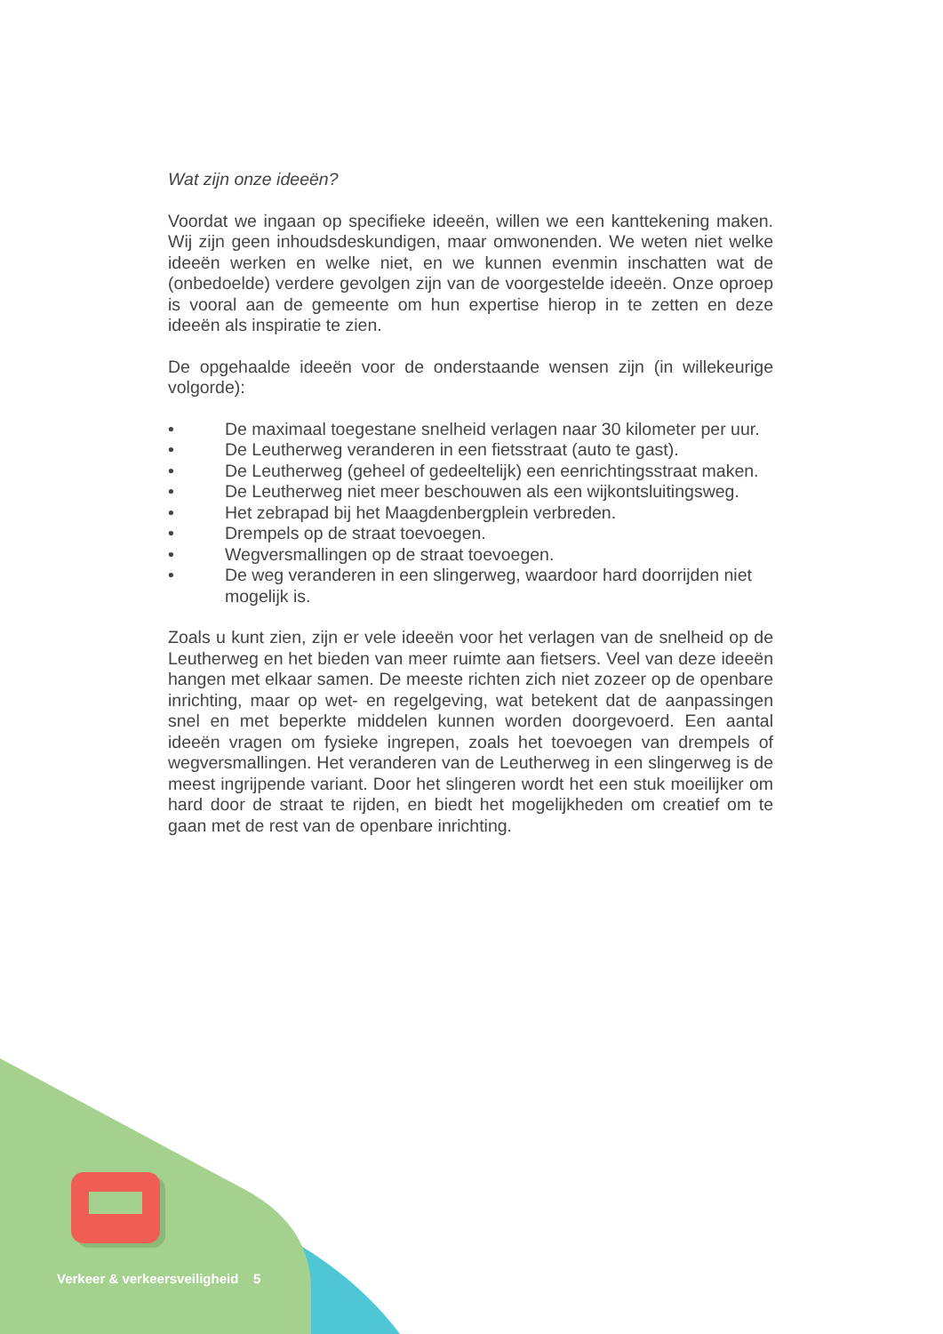Wat zijn onze ideeën?
Voordat we ingaan op specifieke ideeën, willen we een kanttekening maken. Wij zijn geen inhoudsdeskundigen, maar omwonenden. We weten niet welke ideeën werken en welke niet, en we kunnen evenmin inschatten wat de (onbedoelde) verdere gevolgen zijn van de voorgestelde ideeën. Onze oproep is vooral aan de gemeente om hun expertise hierop in te zetten en deze ideeën als inspiratie te zien.
De opgehaalde ideeën voor de onderstaande wensen zijn (in willekeurige volgorde):
• De maximaal toegestane snelheid verlagen naar 30 kilometer per uur.
• De Leutherweg veranderen in een fietsstraat (auto te gast).
• De Leutherweg (geheel of gedeeltelijk) een eenrichtingsstraat maken.
• De Leutherweg niet meer beschouwen als een wijkontsluitingsweg.
• Het zebrapad bij het Maagdenbergplein verbreden.
• Drempels op de straat toevoegen.
• Wegversmallingen op de straat toevoegen.
• De weg veranderen in een slingerweg, waardoor hard doorrijden niet mogelijk is.
Zoals u kunt zien, zijn er vele ideeën voor het verlagen van de snelheid op de Leutherweg en het bieden van meer ruimte aan fietsers. Veel van deze ideeën hangen met elkaar samen. De meeste richten zich niet zozeer op de openbare inrichting, maar op wet- en regelgeving, wat betekent dat de aanpassingen snel en met beperkte middelen kunnen worden doorgevoerd. Een aantal ideeën vragen om fysieke ingrepen, zoals het toevoegen van drempels of wegversmallingen. Het veranderen van de Leutherweg in een slingerweg is de meest ingrijpende variant. Door het slingeren wordt het een stuk moeilijker om hard door de straat te rijden, en biedt het mogelijkheden om creatief om te gaan met de rest van de openbare inrichting.
Verkeer & verkeersveiligheid 5